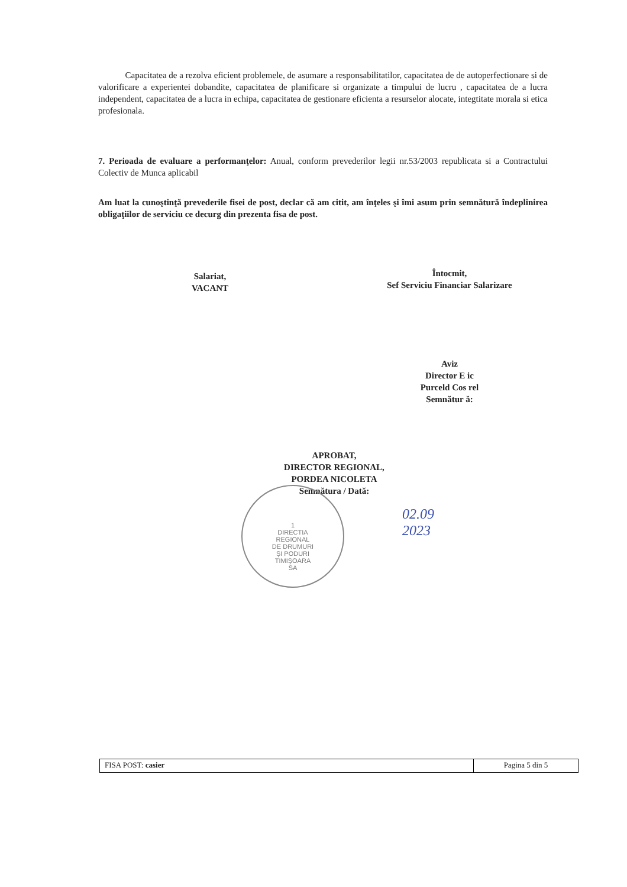Capacitatea de a rezolva eficient problemele, de asumare a responsabilitatilor, capacitatea de de autoperfectionare si de valorificare a experientei dobandite, capacitatea de planificare si organizate a timpului de lucru , capacitatea de a lucra independent, capacitatea de a lucra in echipa, capacitatea de gestionare eficienta a resurselor alocate, integtitate morala si etica profesionala.
7. Perioada de evaluare a performanţelor: Anual, conform prevederilor legii nr.53/2003 republicata si a Contractului Colectiv de Munca aplicabil
Am luat la cunoştinţă prevederile fisei de post, declar că am citit, am înţeles şi îmi asum prin semnătură îndeplinirea obligaţiilor de serviciu ce decurg din prezenta fisa de post.
Salariat,
VACANT
Întocmit,
Sef Serviciu Financiar Salarizare
Aviz
Director E ic
Purceld Cos rel
Semnătur ă:
APROBAT,
DIRECTOR REGIONAL,
PORDEA NICOLETA
Semnătura / Dată:
1
DIRECTIA
REGIONAL
DE DRUMURI
ŞI PODURI
TIMIŞOARA
SA
02.09
2023
FISA POST: casier Pagina 5 din 5